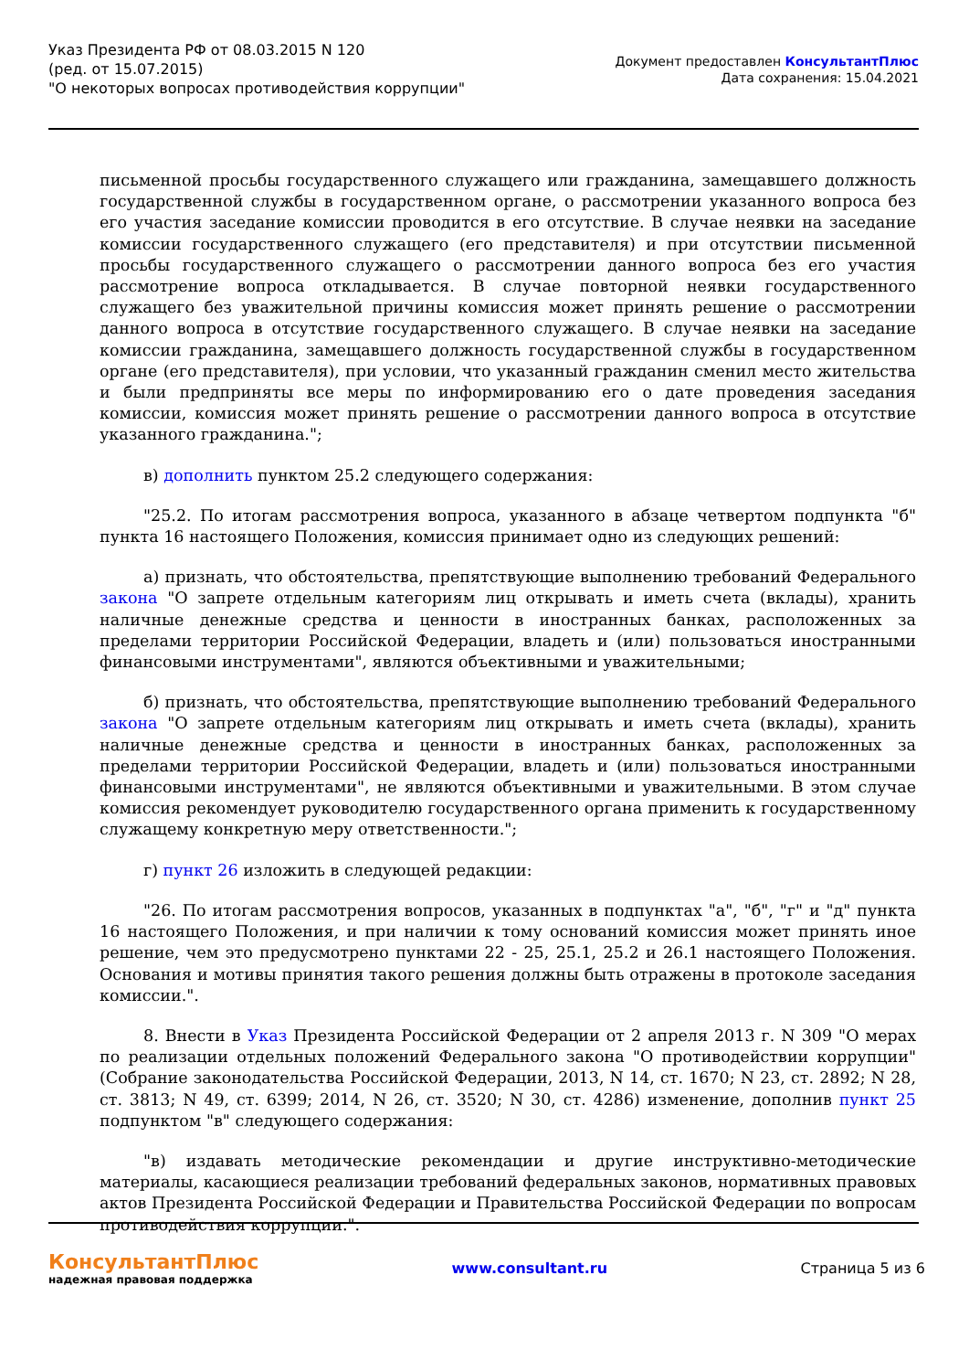Указ Президента РФ от 08.03.2015 N 120
(ред. от 15.07.2015)
"О некоторых вопросах противодействия коррупции"
Документ предоставлен КонсультантПлюс
Дата сохранения: 15.04.2021
письменной просьбы государственного служащего или гражданина, замещавшего должность государственной службы в государственном органе, о рассмотрении указанного вопроса без его участия заседание комиссии проводится в его отсутствие. В случае неявки на заседание комиссии государственного служащего (его представителя) и при отсутствии письменной просьбы государственного служащего о рассмотрении данного вопроса без его участия рассмотрение вопроса откладывается. В случае повторной неявки государственного служащего без уважительной причины комиссия может принять решение о рассмотрении данного вопроса в отсутствие государственного служащего. В случае неявки на заседание комиссии гражданина, замещавшего должность государственной службы в государственном органе (его представителя), при условии, что указанный гражданин сменил место жительства и были предприняты все меры по информированию его о дате проведения заседания комиссии, комиссия может принять решение о рассмотрении данного вопроса в отсутствие указанного гражданина.";
в) дополнить пунктом 25.2 следующего содержания:
"25.2. По итогам рассмотрения вопроса, указанного в абзаце четвертом подпункта "б" пункта 16 настоящего Положения, комиссия принимает одно из следующих решений:
а) признать, что обстоятельства, препятствующие выполнению требований Федерального закона "О запрете отдельным категориям лиц открывать и иметь счета (вклады), хранить наличные денежные средства и ценности в иностранных банках, расположенных за пределами территории Российской Федерации, владеть и (или) пользоваться иностранными финансовыми инструментами", являются объективными и уважительными;
б) признать, что обстоятельства, препятствующие выполнению требований Федерального закона "О запрете отдельным категориям лиц открывать и иметь счета (вклады), хранить наличные денежные средства и ценности в иностранных банках, расположенных за пределами территории Российской Федерации, владеть и (или) пользоваться иностранными финансовыми инструментами", не являются объективными и уважительными. В этом случае комиссия рекомендует руководителю государственного органа применить к государственному служащему конкретную меру ответственности.";
г) пункт 26 изложить в следующей редакции:
"26. По итогам рассмотрения вопросов, указанных в подпунктах "а", "б", "г" и "д" пункта 16 настоящего Положения, и при наличии к тому оснований комиссия может принять иное решение, чем это предусмотрено пунктами 22 - 25, 25.1, 25.2 и 26.1 настоящего Положения. Основания и мотивы принятия такого решения должны быть отражены в протоколе заседания комиссии.".
8. Внести в Указ Президента Российской Федерации от 2 апреля 2013 г. N 309 "О мерах по реализации отдельных положений Федерального закона "О противодействии коррупции" (Собрание законодательства Российской Федерации, 2013, N 14, ст. 1670; N 23, ст. 2892; N 28, ст. 3813; N 49, ст. 6399; 2014, N 26, ст. 3520; N 30, ст. 4286) изменение, дополнив пункт 25 подпунктом "в" следующего содержания:
"в) издавать методические рекомендации и другие инструктивно-методические материалы, касающиеся реализации требований федеральных законов, нормативных правовых актов Президента Российской Федерации и Правительства Российской Федерации по вопросам противодействия коррупции.".
КонсультантПлюс
надежная правовая поддержка
www.consultant.ru Страница 5 из 6